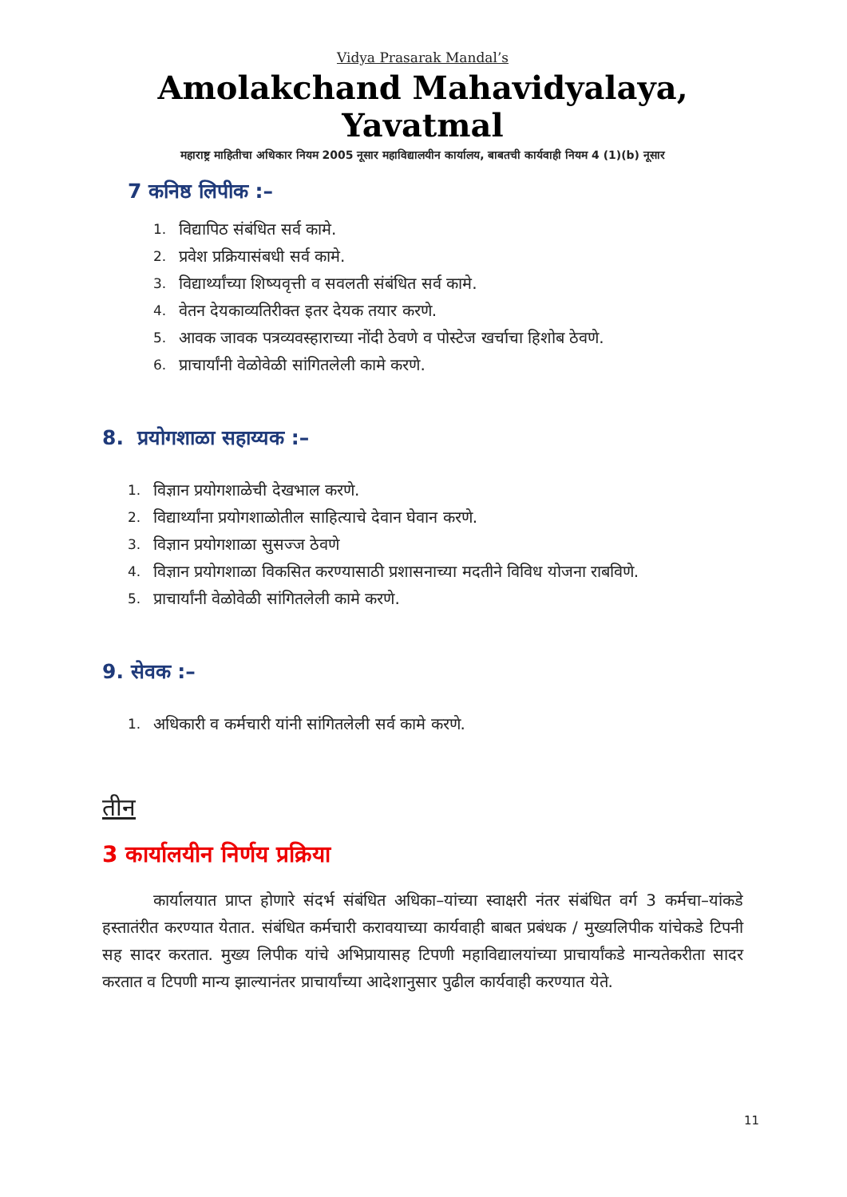Vidya Prasarak Mandal’s
Amolakchand Mahavidyalaya, Yavatmal
महाराष्ट्र माहितीचा अधिकार नियम 2005 नूसार महाविद्यालयीन कार्यालय, बाबतची कार्यवाही नियम 4 (1)(b) नूसार
7 कनिष्ठ लिपीक :–
1. विद्यापिठ संबंधित सर्व कामे.
2. प्रवेश प्रक्रियासंबधी सर्व कामे.
3. विद्यार्थ्यांच्या शिष्यवृत्ती व सवलती संबंधित सर्व कामे.
4. वेतन देयकाव्यतिरीक्त इतर देयक तयार करणे.
5. आवक जावक पत्रव्यवस्हाराच्या नोंदी ठेवणे व पोस्टेज खर्चाचा हिशोब ठेवणे.
6. प्राचार्यांनी वेळोवेळी सांगितलेली कामे करणे.
8. प्रयोगशाळा सहाय्यक :–
1. विज्ञान प्रयोगशाळेची देखभाल करणे.
2. विद्यार्थ्यांना प्रयोगशाळोतील साहित्याचे देवान घेवान करणे.
3. विज्ञान प्रयोगशाळा सुसज्ज ठेवणे
4. विज्ञान प्रयोगशाळा विकसित करण्यासाठी प्रशासनाच्या मदतीने विविध योजना राबविणे.
5. प्राचार्यांनी वेळोवेळी सांगितलेली कामे करणे.
9. सेवक :–
1. अधिकारी व कर्मचारी यांनी सांगितलेली सर्व कामे करणे.
तीन
3 कार्यालयीन निर्णय प्रक्रिया
कार्यालयात प्राप्त होणारे संदर्भ संबंधित अधिका–यांच्या स्वाक्षरी नंतर संबंधित वर्ग 3 कर्मचा–यांकडे हस्तातंरीत करण्यात येतात. संबंधित कर्मचारी करावयाच्या कार्यवाही बाबत प्रबंधक / मुख्यलिपीक यांचेकडे टिपनी सह सादर करतात. मुख्य लिपीक यांचे अभिप्रायासह टिपणी महाविद्यालयांच्या प्राचार्यांकडे मान्यतेकरीता सादर करतात व टिपणी मान्य झाल्यानंतर प्राचार्यांच्या आदेशानुसार पुढील कार्यवाही करण्यात येते.
11